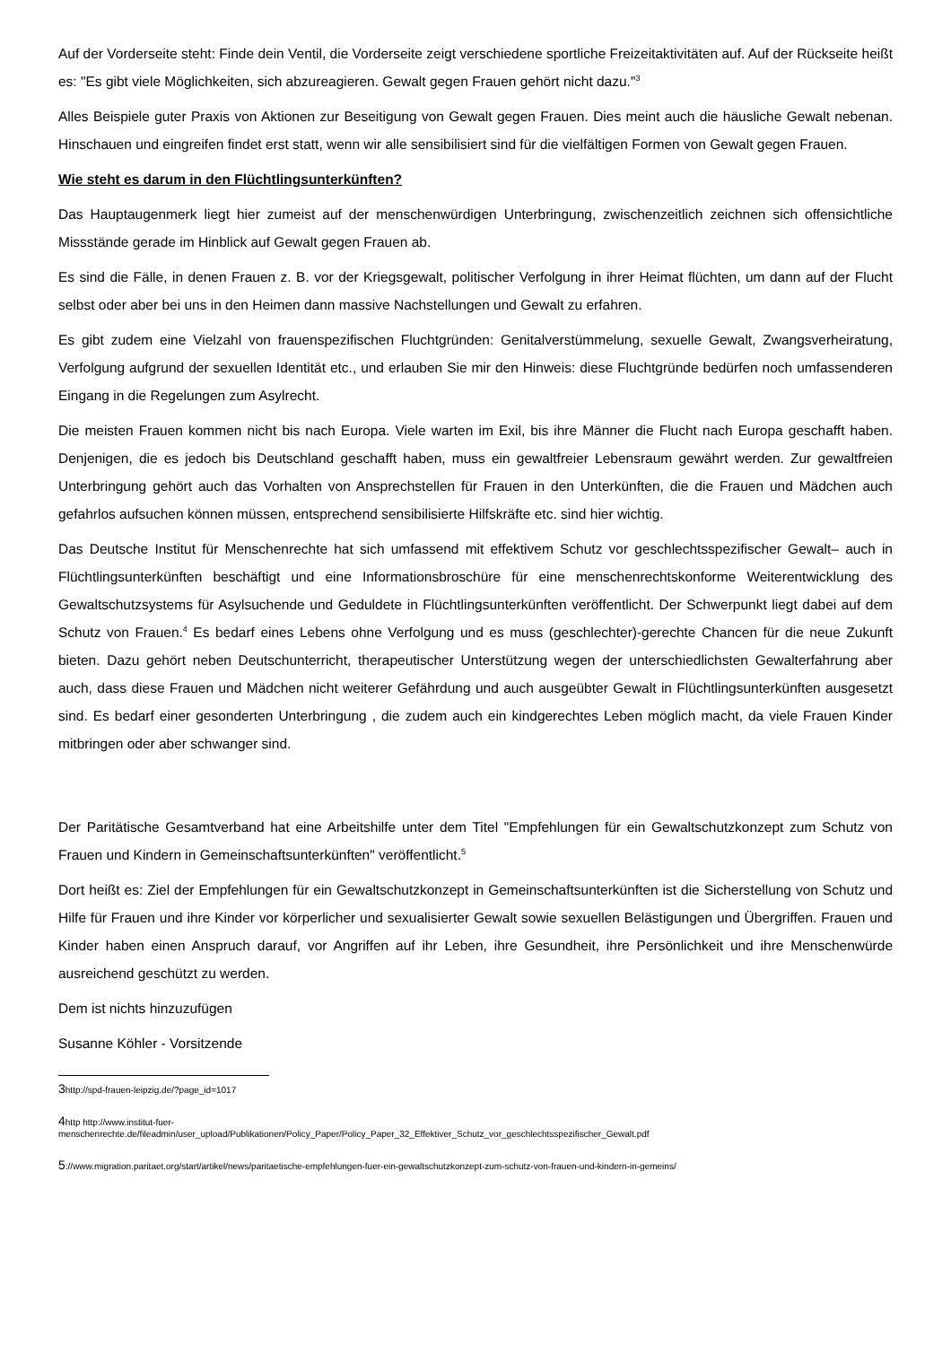Auf der Vorderseite steht: Finde dein Ventil, die Vorderseite zeigt verschiedene sportliche Freizeitaktivitäten auf. Auf der Rückseite heißt es: "Es gibt viele Möglichkeiten, sich abzureagieren. Gewalt gegen Frauen gehört nicht dazu."<sup>3</sup>
Alles Beispiele guter Praxis von Aktionen zur Beseitigung von Gewalt gegen Frauen. Dies meint auch die häusliche Gewalt nebenan. Hinschauen und eingreifen findet erst statt, wenn wir alle sensibilisiert sind für die vielfältigen Formen von Gewalt gegen Frauen.
Wie steht es darum in den Flüchtlingsunterkünften?
Das Hauptaugenmerk liegt hier zumeist auf der menschenwürdigen Unterbringung, zwischenzeitlich zeichnen sich offensichtliche Missstände gerade im Hinblick auf Gewalt gegen Frauen ab.
Es sind die Fälle, in denen Frauen z. B. vor der Kriegsgewalt, politischer Verfolgung in ihrer Heimat flüchten, um dann auf der Flucht selbst oder aber bei uns in den Heimen dann massive Nachstellungen und Gewalt zu erfahren.
Es gibt zudem eine Vielzahl von frauenspezifischen Fluchtgründen: Genitalverstümmelung, sexuelle Gewalt, Zwangsverheiratung, Verfolgung aufgrund der sexuellen Identität etc., und erlauben Sie mir den Hinweis: diese Fluchtgründe bedürfen noch umfassenderen Eingang in die Regelungen zum Asylrecht.
Die meisten Frauen kommen nicht bis nach Europa. Viele warten im Exil, bis ihre Männer die Flucht nach Europa geschafft haben. Denjenigen, die es jedoch bis Deutschland geschafft haben, muss ein gewaltfreier Lebensraum gewährt werden. Zur gewaltfreien Unterbringung gehört auch das Vorhalten von Ansprechstellen für Frauen in den Unterkünften, die die Frauen und Mädchen auch gefahrlos aufsuchen können müssen, entsprechend sensibilisierte Hilfskräfte etc. sind hier wichtig.
Das Deutsche Institut für Menschenrechte hat sich umfassend mit effektivem Schutz vor geschlechtsspezifischer Gewalt– auch in Flüchtlingsunterkünften beschäftigt und eine Informationsbroschüre für eine menschenrechtskonforme Weiterentwicklung des Gewaltschutzsystems für Asylsuchende und Geduldete in Flüchtlingsunterkünften veröffentlicht. Der Schwerpunkt liegt dabei auf dem Schutz von Frauen.<sup>4</sup> Es bedarf eines Lebens ohne Verfolgung und es muss (geschlechter)-gerechte Chancen für die neue Zukunft bieten. Dazu gehört neben Deutschunterricht, therapeutischer Unterstützung wegen der unterschiedlichsten Gewalterfahrung aber auch, dass diese Frauen und Mädchen nicht weiterer Gefährdung und auch ausgeübter Gewalt in Flüchtlingsunterkünften ausgesetzt sind. Es bedarf einer gesonderten Unterbringung , die zudem auch ein kindgerechtes Leben möglich macht, da viele Frauen Kinder mitbringen oder aber schwanger sind.
Der Paritätische Gesamtverband hat eine Arbeitshilfe unter dem Titel "Empfehlungen für ein Gewaltschutzkonzept zum Schutz von Frauen und Kindern in Gemeinschaftsunterkünften" veröffentlicht.<sup>5</sup>
Dort heißt es: Ziel der Empfehlungen für ein Gewaltschutzkonzept in Gemeinschaftsunterkünften ist die Sicherstellung von Schutz und Hilfe für Frauen und ihre Kinder vor körperlicher und sexualisierter Gewalt sowie sexuellen Belästigungen und Übergriffen. Frauen und Kinder haben einen Anspruch darauf, vor Angriffen auf ihr Leben, ihre Gesundheit, ihre Persönlichkeit und ihre Menschenwürde ausreichend geschützt zu werden.
Dem ist nichts hinzuzufügen
Susanne Köhler - Vorsitzende
3http://spd-frauen-leipzig.de/?page_id=1017
4http http://www.institut-fuer-
menschenrechte.de/fileadmin/user_upload/Publikationen/Policy_Paper/Policy_Paper_32_Effektiver_Schutz_vor_geschlechtsspezifischer_Gewalt.pdf
5://www.migration.paritaet.org/start/artikel/news/paritaetische-empfehlungen-fuer-ein-gewaltschutzkonzept-zum-schutz-von-frauen-und-kindern-in-gemeins/